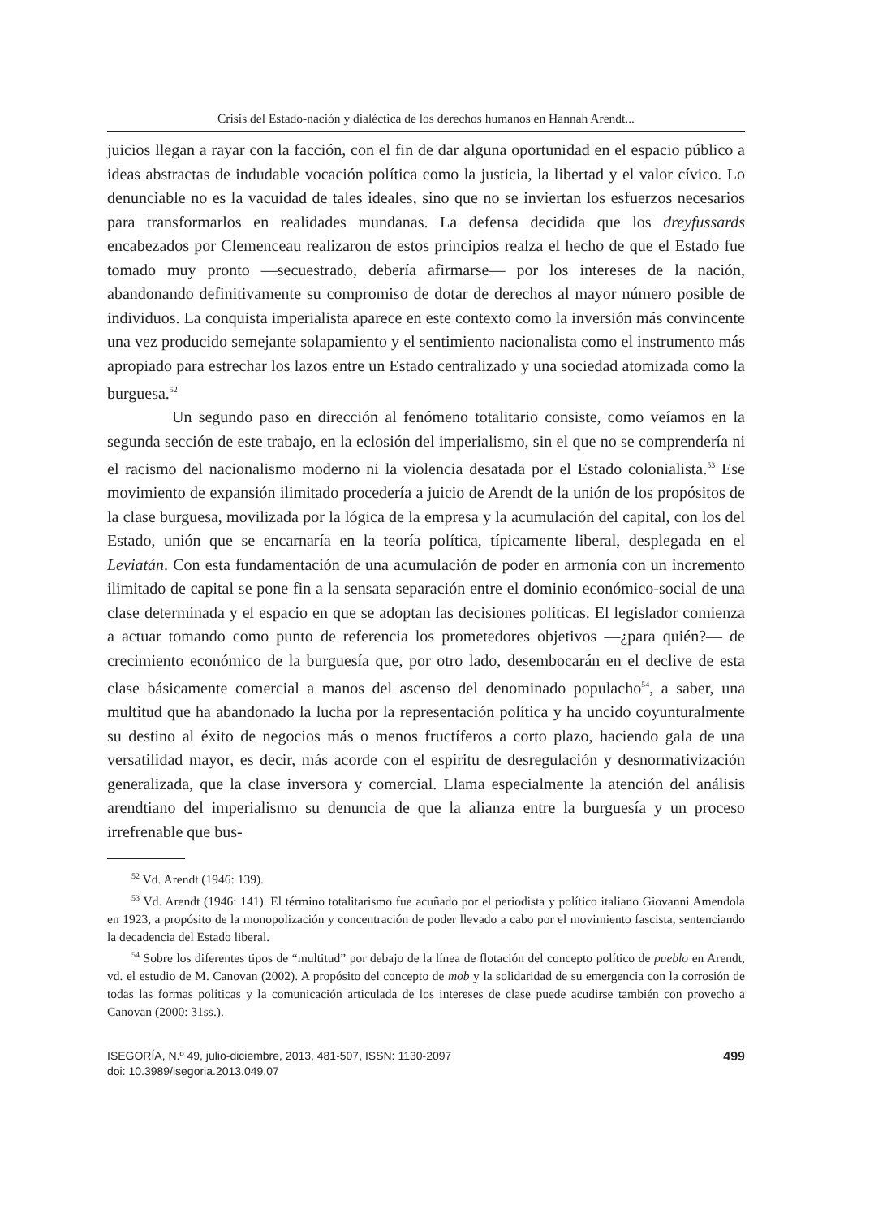Crisis del Estado-nación y dialéctica de los derechos humanos en Hannah Arendt...
juicios llegan a rayar con la facción, con el fin de dar alguna oportunidad en el espacio público a ideas abstractas de indudable vocación política como la justicia, la libertad y el valor cívico. Lo denunciable no es la vacuidad de tales ideales, sino que no se inviertan los esfuerzos necesarios para transformarlos en realidades mundanas. La defensa decidida que los dreyfussards encabezados por Clemenceau realizaron de estos principios realza el hecho de que el Estado fue tomado muy pronto —secuestrado, debería afirmarse— por los intereses de la nación, abandonando definitivamente su compromiso de dotar de derechos al mayor número posible de individuos. La conquista imperialista aparece en este contexto como la inversión más convincente una vez producido semejante solapamiento y el sentimiento nacionalista como el instrumento más apropiado para estrechar los lazos entre un Estado centralizado y una sociedad atomizada como la burguesa.<sup>52</sup>
Un segundo paso en dirección al fenómeno totalitario consiste, como veíamos en la segunda sección de este trabajo, en la eclosión del imperialismo, sin el que no se comprendería ni el racismo del nacionalismo moderno ni la violencia desatada por el Estado colonialista.<sup>53</sup> Ese movimiento de expansión ilimitado procedería a juicio de Arendt de la unión de los propósitos de la clase burguesa, movilizada por la lógica de la empresa y la acumulación del capital, con los del Estado, unión que se encarnaría en la teoría política, típicamente liberal, desplegada en el Leviatán. Con esta fundamentación de una acumulación de poder en armonía con un incremento ilimitado de capital se pone fin a la sensata separación entre el dominio económico-social de una clase determinada y el espacio en que se adoptan las decisiones políticas. El legislador comienza a actuar tomando como punto de referencia los prometedores objetivos —¿para quién?— de crecimiento económico de la burguesía que, por otro lado, desembocarán en el declive de esta clase básicamente comercial a manos del ascenso del denominado populacho<sup>54</sup>, a saber, una multitud que ha abandonado la lucha por la representación política y ha uncido coyunturalmente su destino al éxito de negocios más o menos fructíferos a corto plazo, haciendo gala de una versatilidad mayor, es decir, más acorde con el espíritu de desregulación y desnormativización generalizada, que la clase inversora y comercial. Llama especialmente la atención del análisis arendtiano del imperialismo su denuncia de que la alianza entre la burguesía y un proceso irrefrenable que bus-
<sup>52</sup> Vd. Arendt (1946: 139).
<sup>53</sup> Vd. Arendt (1946: 141). El término totalitarismo fue acuñado por el periodista y político italiano Giovanni Amendola en 1923, a propósito de la monopolización y concentración de poder llevado a cabo por el movimiento fascista, sentenciando la decadencia del Estado liberal.
<sup>54</sup> Sobre los diferentes tipos de “multitud” por debajo de la línea de flotación del concepto político de pueblo en Arendt, vd. el estudio de M. Canovan (2002). A propósito del concepto de mob y la solidaridad de su emergencia con la corrosión de todas las formas políticas y la comunicación articulada de los intereses de clase puede acudirse también con provecho a Canovan (2000: 31ss.).
ISEGORÍA, N.º 49, julio-diciembre, 2013, 481-507, ISSN: 1130-2097
doi: 10.3989/isegoria.2013.049.07
499